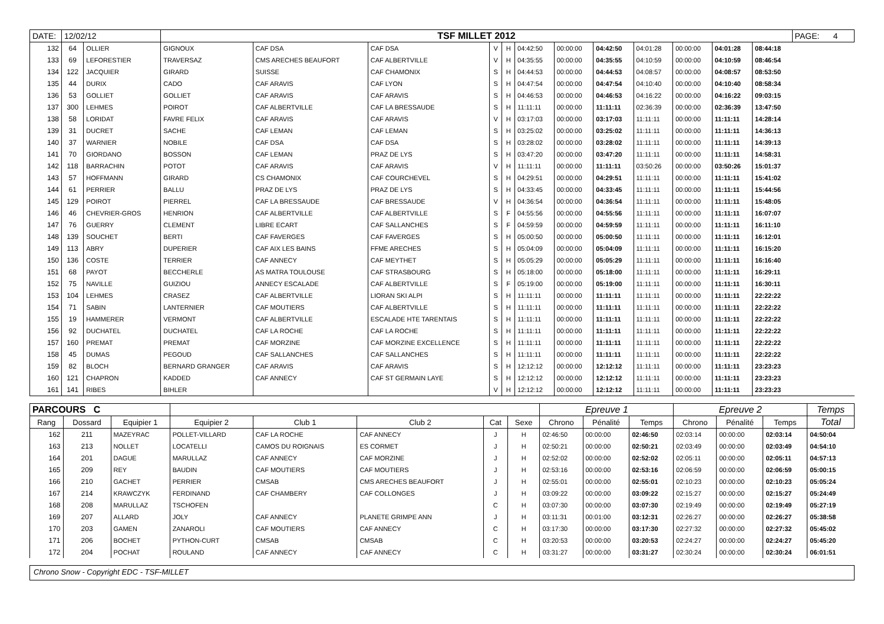| DATE: | 12/02/12 | | TSF MILLET 2012 | | | | | | | | | | | | PAGE: 4 |
| 132 | 64 | OLLIER | GIGNOUX | CAF DSA | CAF DSA | V | H | 04:42:50 | 00:00:00 | 04:42:50 | 04:01:28 | 00:00:00 | 04:01:28 | 08:44:18 | |
| 133 | 69 | LEFORESTIER | TRAVERSAZ | CMS ARECHES BEAUFORT | CAF ALBERTVILLE | V | H | 04:35:55 | 00:00:00 | 04:35:55 | 04:10:59 | 00:00:00 | 04:10:59 | 08:46:54 | |
| 134 | 122 | JACQUIER | GIRARD | SUISSE | CAF CHAMONIX | S | H | 04:44:53 | 00:00:00 | 04:44:53 | 04:08:57 | 00:00:00 | 04:08:57 | 08:53:50 | |
| 135 | 44 | DURIX | CADO | CAF ARAVIS | CAF LYON | S | H | 04:47:54 | 00:00:00 | 04:47:54 | 04:10:40 | 00:00:00 | 04:10:40 | 08:58:34 | |
| 136 | 53 | GOLLIET | GOLLIET | CAF ARAVIS | CAF ARAVIS | S | H | 04:46:53 | 00:00:00 | 04:46:53 | 04:16:22 | 00:00:00 | 04:16:22 | 09:03:15 | |
| 137 | 300 | LEHMES | POIROT | CAF ALBERTVILLE | CAF LA BRESSAUDE | S | H | 11:11:11 | 00:00:00 | 11:11:11 | 02:36:39 | 00:00:00 | 02:36:39 | 13:47:50 | |
| 138 | 58 | LORIDAT | FAVRE FELIX | CAF ARAVIS | CAF ARAVIS | V | H | 03:17:03 | 00:00:00 | 03:17:03 | 11:11:11 | 00:00:00 | 11:11:11 | 14:28:14 | |
| 139 | 31 | DUCRET | SACHE | CAF LEMAN | CAF LEMAN | S | H | 03:25:02 | 00:00:00 | 03:25:02 | 11:11:11 | 00:00:00 | 11:11:11 | 14:36:13 | |
| 140 | 37 | WARNIER | NOBILE | CAF DSA | CAF DSA | S | H | 03:28:02 | 00:00:00 | 03:28:02 | 11:11:11 | 00:00:00 | 11:11:11 | 14:39:13 | |
| 141 | 70 | GIORDANO | BOSSON | CAF LEMAN | PRAZ DE LYS | S | H | 03:47:20 | 00:00:00 | 03:47:20 | 11:11:11 | 00:00:00 | 11:11:11 | 14:58:31 | |
| 142 | 118 | BARRACHIN | POTOT | CAF ARAVIS | CAF ARAVIS | V | H | 11:11:11 | 00:00:00 | 11:11:11 | 03:50:26 | 00:00:00 | 03:50:26 | 15:01:37 | |
| 143 | 57 | HOFFMANN | GIRARD | CS CHAMONIX | CAF COURCHEVEL | S | H | 04:29:51 | 00:00:00 | 04:29:51 | 11:11:11 | 00:00:00 | 11:11:11 | 15:41:02 | |
| 144 | 61 | PERRIER | BALLU | PRAZ DE LYS | PRAZ DE LYS | S | H | 04:33:45 | 00:00:00 | 04:33:45 | 11:11:11 | 00:00:00 | 11:11:11 | 15:44:56 | |
| 145 | 129 | POIROT | PIERREL | CAF LA BRESSAUDE | CAF BRESSAUDE | V | H | 04:36:54 | 00:00:00 | 04:36:54 | 11:11:11 | 00:00:00 | 11:11:11 | 15:48:05 | |
| 146 | 46 | CHEVRIER-GROS | HENRION | CAF ALBERTVILLE | CAF ALBERTVILLE | S | F | 04:55:56 | 00:00:00 | 04:55:56 | 11:11:11 | 00:00:00 | 11:11:11 | 16:07:07 | |
| 147 | 76 | GUERRY | CLEMENT | LIBRE ECART | CAF SALLANCHES | S | F | 04:59:59 | 00:00:00 | 04:59:59 | 11:11:11 | 00:00:00 | 11:11:11 | 16:11:10 | |
| 148 | 139 | SOUCHET | BERTI | CAF FAVERGES | CAF FAVERGES | S | H | 05:00:50 | 00:00:00 | 05:00:50 | 11:11:11 | 00:00:00 | 11:11:11 | 16:12:01 | |
| 149 | 113 | ABRY | DUPERIER | CAF AIX LES BAINS | FFME ARECHES | S | H | 05:04:09 | 00:00:00 | 05:04:09 | 11:11:11 | 00:00:00 | 11:11:11 | 16:15:20 | |
| 150 | 136 | COSTE | TERRIER | CAF ANNECY | CAF MEYTHET | S | H | 05:05:29 | 00:00:00 | 05:05:29 | 11:11:11 | 00:00:00 | 11:11:11 | 16:16:40 | |
| 151 | 68 | PAYOT | BECCHERLE | AS MATRA TOULOUSE | CAF STRASBOURG | S | H | 05:18:00 | 00:00:00 | 05:18:00 | 11:11:11 | 00:00:00 | 11:11:11 | 16:29:11 | |
| 152 | 75 | NAVILLE | GUIZIOU | ANNECY ESCALADE | CAF ALBERTVILLE | S | F | 05:19:00 | 00:00:00 | 05:19:00 | 11:11:11 | 00:00:00 | 11:11:11 | 16:30:11 | |
| 153 | 104 | LEHMES | CRASEZ | CAF ALBERTVILLE | LIORAN SKI ALPI | S | H | 11:11:11 | 00:00:00 | 11:11:11 | 11:11:11 | 00:00:00 | 11:11:11 | 22:22:22 | |
| 154 | 71 | SABIN | LANTERNIER | CAF MOUTIERS | CAF ALBERTVILLE | S | H | 11:11:11 | 00:00:00 | 11:11:11 | 11:11:11 | 00:00:00 | 11:11:11 | 22:22:22 | |
| 155 | 19 | HAMMERER | VERMONT | CAF ALBERTVILLE | ESCALADE HTE TARENTAIS | S | H | 11:11:11 | 00:00:00 | 11:11:11 | 11:11:11 | 00:00:00 | 11:11:11 | 22:22:22 | |
| 156 | 92 | DUCHATEL | DUCHATEL | CAF LA ROCHE | CAF LA ROCHE | S | H | 11:11:11 | 00:00:00 | 11:11:11 | 11:11:11 | 00:00:00 | 11:11:11 | 22:22:22 | |
| 157 | 160 | PREMAT | PREMAT | CAF MORZINE | CAF MORZINE EXCELLENCE | S | H | 11:11:11 | 00:00:00 | 11:11:11 | 11:11:11 | 00:00:00 | 11:11:11 | 22:22:22 | |
| 158 | 45 | DUMAS | PEGOUD | CAF SALLANCHES | CAF SALLANCHES | S | H | 11:11:11 | 00:00:00 | 11:11:11 | 11:11:11 | 00:00:00 | 11:11:11 | 22:22:22 | |
| 159 | 82 | BLOCH | BERNARD GRANGER | CAF ARAVIS | CAF ARAVIS | S | H | 12:12:12 | 00:00:00 | 12:12:12 | 11:11:11 | 00:00:00 | 11:11:11 | 23:23:23 | |
| 160 | 121 | CHAPRON | KADDED | CAF ANNECY | CAF ST GERMAIN LAYE | S | H | 12:12:12 | 00:00:00 | 12:12:12 | 11:11:11 | 00:00:00 | 11:11:11 | 23:23:23 | |
| 161 | 141 | RIBES | BIHLER | | | V | H | 12:12:12 | 00:00:00 | 12:12:12 | 11:11:11 | 00:00:00 | 11:11:11 | 23:23:23 | |
| PARCOURS C | | | | | | | | Epreuve 1 | | | Epreuve 2 | | | Temps |
| --- | --- | --- | --- | --- | --- | --- | --- | --- | --- | --- | --- | --- | --- | --- |
| Rang | Dossard | Equipier 1 | Equipier 2 | Club 1 | Club 2 | Cat | Sexe | Chrono | Pénalité | Temps | Chrono | Pénalité | Temps | Total |
| 162 | 211 | MAZEYRAC | POLLET-VILLARD | CAF LA ROCHE | CAF ANNECY | J | H | 02:46:50 | 00:00:00 | 02:46:50 | 02:03:14 | 00:00:00 | 02:03:14 | 04:50:04 |
| 163 | 213 | NOLLET | LOCATELLI | CAMOS DU ROIGNAIS | ES CORMET | J | H | 02:50:21 | 00:00:00 | 02:50:21 | 02:03:49 | 00:00:00 | 02:03:49 | 04:54:10 |
| 164 | 201 | DAGUE | MARULLAZ | CAF ANNECY | CAF MORZINE | J | H | 02:52:02 | 00:00:00 | 02:52:02 | 02:05:11 | 00:00:00 | 02:05:11 | 04:57:13 |
| 165 | 209 | REY | BAUDIN | CAF MOUTIERS | CAF MOUTIERS | J | H | 02:53:16 | 00:00:00 | 02:53:16 | 02:06:59 | 00:00:00 | 02:06:59 | 05:00:15 |
| 166 | 210 | GACHET | PERRIER | CMSAB | CMS ARECHES BEAUFORT | J | H | 02:55:01 | 00:00:00 | 02:55:01 | 02:10:23 | 00:00:00 | 02:10:23 | 05:05:24 |
| 167 | 214 | KRAWCZYK | FERDINAND | CAF CHAMBERY | CAF COLLONGES | J | H | 03:09:22 | 00:00:00 | 03:09:22 | 02:15:27 | 00:00:00 | 02:15:27 | 05:24:49 |
| 168 | 208 | MARULLAZ | TSCHOFEN | | | C | H | 03:07:30 | 00:00:00 | 03:07:30 | 02:19:49 | 00:00:00 | 02:19:49 | 05:27:19 |
| 169 | 207 | ALLARD | JOLY | CAF ANNECY | PLANETE GRIMPE ANN | J | H | 03:11:31 | 00:01:00 | 03:12:31 | 02:26:27 | 00:00:00 | 02:26:27 | 05:38:58 |
| 170 | 203 | GAMEN | ZANAROLI | CAF MOUTIERS | CAF ANNECY | C | H | 03:17:30 | 00:00:00 | 03:17:30 | 02:27:32 | 00:00:00 | 02:27:32 | 05:45:02 |
| 171 | 206 | BOCHET | PYTHON-CURT | CMSAB | CMSAB | C | H | 03:20:53 | 00:00:00 | 03:20:53 | 02:24:27 | 00:00:00 | 02:24:27 | 05:45:20 |
| 172 | 204 | POCHAT | ROULAND | CAF ANNECY | CAF ANNECY | C | H | 03:31:27 | 00:00:00 | 03:31:27 | 02:30:24 | 00:00:00 | 02:30:24 | 06:01:51 |
Chrono Snow - Copyright EDC - TSF-MILLET